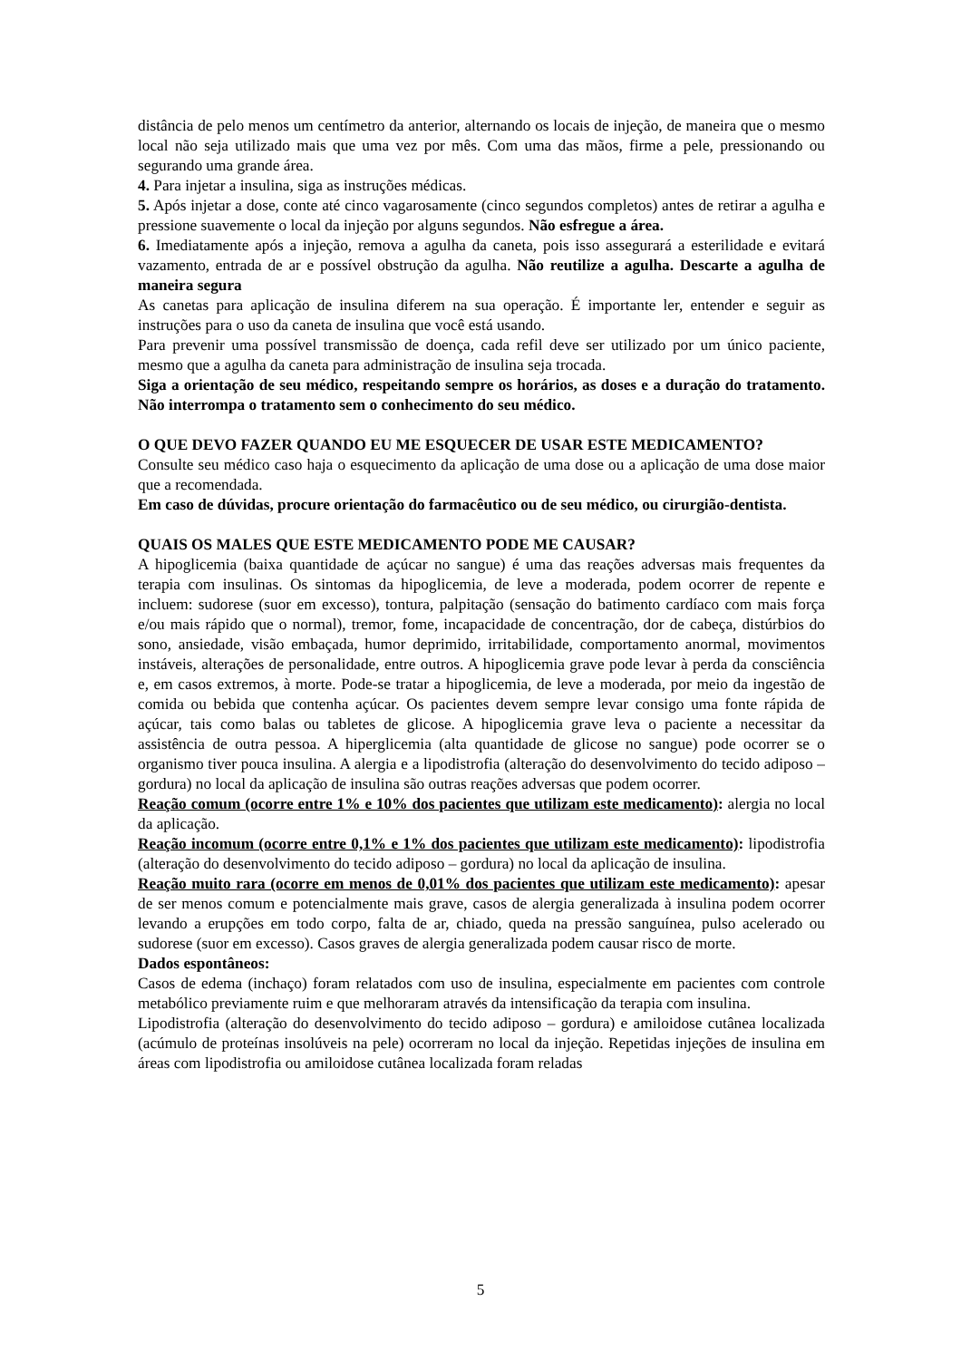distância de pelo menos um centímetro da anterior, alternando os locais de injeção, de maneira que o mesmo local não seja utilizado mais que uma vez por mês. Com uma das mãos, firme a pele, pressionando ou segurando uma grande área.
4. Para injetar a insulina, siga as instruções médicas.
5. Após injetar a dose, conte até cinco vagarosamente (cinco segundos completos) antes de retirar a agulha e pressione suavemente o local da injeção por alguns segundos. Não esfregue a área.
6. Imediatamente após a injeção, remova a agulha da caneta, pois isso assegurará a esterilidade e evitará vazamento, entrada de ar e possível obstrução da agulha. Não reutilize a agulha. Descarte a agulha de maneira segura
As canetas para aplicação de insulina diferem na sua operação. É importante ler, entender e seguir as instruções para o uso da caneta de insulina que você está usando.
Para prevenir uma possível transmissão de doença, cada refil deve ser utilizado por um único paciente, mesmo que a agulha da caneta para administração de insulina seja trocada.
Siga a orientação de seu médico, respeitando sempre os horários, as doses e a duração do tratamento. Não interrompa o tratamento sem o conhecimento do seu médico.
O QUE DEVO FAZER QUANDO EU ME ESQUECER DE USAR ESTE MEDICAMENTO?
Consulte seu médico caso haja o esquecimento da aplicação de uma dose ou a aplicação de uma dose maior que a recomendada.
Em caso de dúvidas, procure orientação do farmacêutico ou de seu médico, ou cirurgião-dentista.
QUAIS OS MALES QUE ESTE MEDICAMENTO PODE ME CAUSAR?
A hipoglicemia (baixa quantidade de açúcar no sangue) é uma das reações adversas mais frequentes da terapia com insulinas. Os sintomas da hipoglicemia, de leve a moderada, podem ocorrer de repente e incluem: sudorese (suor em excesso), tontura, palpitação (sensação do batimento cardíaco com mais força e/ou mais rápido que o normal), tremor, fome, incapacidade de concentração, dor de cabeça, distúrbios do sono, ansiedade, visão embaçada, humor deprimido, irritabilidade, comportamento anormal, movimentos instáveis, alterações de personalidade, entre outros. A hipoglicemia grave pode levar à perda da consciência e, em casos extremos, à morte. Pode-se tratar a hipoglicemia, de leve a moderada, por meio da ingestão de comida ou bebida que contenha açúcar. Os pacientes devem sempre levar consigo uma fonte rápida de açúcar, tais como balas ou tabletes de glicose. A hipoglicemia grave leva o paciente a necessitar da assistência de outra pessoa. A hiperglicemia (alta quantidade de glicose no sangue) pode ocorrer se o organismo tiver pouca insulina. A alergia e a lipodistrofia (alteração do desenvolvimento do tecido adiposo – gordura) no local da aplicação de insulina são outras reações adversas que podem ocorrer.
Reação comum (ocorre entre 1% e 10% dos pacientes que utilizam este medicamento): alergia no local da aplicação.
Reação incomum (ocorre entre 0,1% e 1% dos pacientes que utilizam este medicamento): lipodistrofia (alteração do desenvolvimento do tecido adiposo – gordura) no local da aplicação de insulina.
Reação muito rara (ocorre em menos de 0,01% dos pacientes que utilizam este medicamento): apesar de ser menos comum e potencialmente mais grave, casos de alergia generalizada à insulina podem ocorrer levando a erupções em todo corpo, falta de ar, chiado, queda na pressão sanguínea, pulso acelerado ou sudorese (suor em excesso). Casos graves de alergia generalizada podem causar risco de morte.
Dados espontâneos:
Casos de edema (inchaço) foram relatados com uso de insulina, especialmente em pacientes com controle metabólico previamente ruim e que melhoraram através da intensificação da terapia com insulina.
Lipodistrofia (alteração do desenvolvimento do tecido adiposo – gordura) e amiloidose cutânea localizada (acúmulo de proteínas insolúveis na pele) ocorreram no local da injeção. Repetidas injeções de insulina em áreas com lipodistrofia ou amiloidose cutânea localizada foram reladas
5